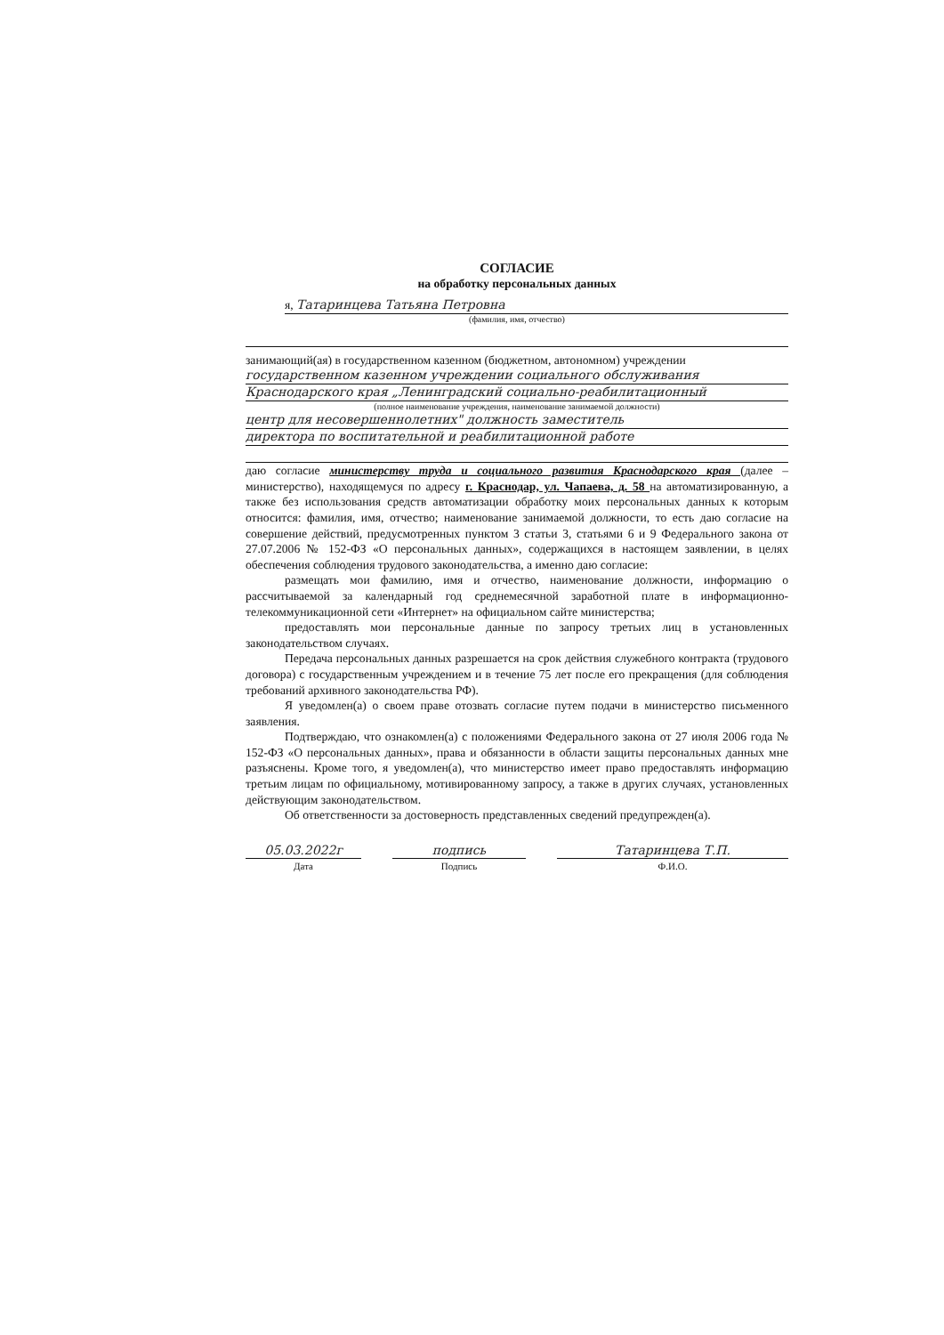СОГЛАСИЕ
на обработку персональных данных
я, Татаринцева Татьяна Петровна
(фамилия, имя, отчество)
занимающий(ая) в государственном казенном (бюджетном, автономном) учреждении
государственном казенном учреждении социального обслуживания
Краснодарского края „Ленинградский социально-реабилитационный
(полное наименование учреждения, наименование занимаемой должности)
центр для несовершеннолетних" должность заместитель
директора по воспитательной и реабилитационной работе
даю согласие министерству труда и социального развития Краснодарского края (далее – министерство), находящемуся по адресу г. Краснодар, ул. Чапаева, д. 58 на автоматизированную, а также без использования средств автоматизации обработку моих персональных данных к которым относится: фамилия, имя, отчество; наименование занимаемой должности, то есть даю согласие на совершение действий, предусмотренных пунктом 3 статьи 3, статьями 6 и 9 Федерального закона от 27.07.2006 № 152-ФЗ «О персональных данных», содержащихся в настоящем заявлении, в целях обеспечения соблюдения трудового законодательства, а именно даю согласие:
размещать мои фамилию, имя и отчество, наименование должности, информацию о рассчитываемой за календарный год среднемесячной заработной плате в информационно-телекоммуникационной сети «Интернет» на официальном сайте министерства;
предоставлять мои персональные данные по запросу третьих лиц в установленных законодательством случаях.
Передача персональных данных разрешается на срок действия служебного контракта (трудового договора) с государственным учреждением и в течение 75 лет после его прекращения (для соблюдения требований архивного законодательства РФ).
Я уведомлен(а) о своем праве отозвать согласие путем подачи в министерство письменного заявления.
Подтверждаю, что ознакомлен(а) с положениями Федерального закона от 27 июля 2006 года № 152-ФЗ «О персональных данных», права и обязанности в области защиты персональных данных мне разъяснены. Кроме того, я уведомлен(а), что министерство имеет право предоставлять информацию третьим лицам по официальному, мотивированному запросу, а также в других случаях, установленных действующим законодательством.
Об ответственности за достоверность представленных сведений предупрежден(а).
05.03.2022г
Дата
подпись
Подпись
Татаринцева Т.П.
Ф.И.О.